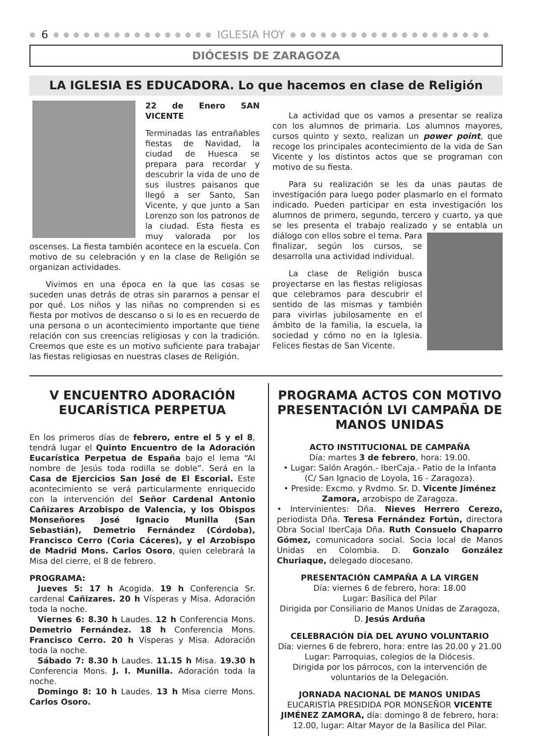● 6 ● ● ● ● ● ● ● ● ● ● ● ● ● ● ● ● IGLESIA HOY ● ● ● ● ● ● ● ● ● ● ● ● ● ● ● ● ● ● ● ●
DIÓCESIS DE ZARAGOZA
LA IGLESIA ES EDUCADORA. Lo que hacemos en clase de Religión
22 de Enero SAN VICENTE
Terminadas las entrañables fiestas de Navidad, la ciudad de Huesca se prepara para recordar y descubrir la vida de uno de sus ilustres paisanos que llegó a ser Santo, San Vicente, y que junto a San Lorenzo son los patronos de la ciudad. Esta fiesta es muy valorada por los oscenses. La fiesta también acontece en la escuela. Con motivo de su celebración y en la clase de Religión se organizan actividades.
  Vivimos en una época en la que las cosas se suceden unas detrás de otras sin pararnos a pensar el por qué. Los niños y las niñas no comprenden si es fiesta por motivos de descanso o si lo es en recuerdo de una persona o un acontecimiento importante que tiene relación con sus creencias religiosas y con la tradición. Creemos que este es un motivo suficiente para trabajar las fiestas religiosas en nuestras clases de Religión.
  La actividad que os vamos a presentar se realiza con los alumnos de primaria. Los alumnos mayores, cursos quinto y sexto, realizan un power point, que recoge los principales acontecimiento de la vida de San Vicente y los distintos actos que se programan con motivo de su fiesta.
  Para su realización se les da unas pautas de investigación para luego poder plasmarlo en el formato indicado. Pueden participar en esta investigación los alumnos de primero, segundo, tercero y cuarto, ya que se les presenta el trabajo realizado y se entabla un diálogo con ellos sobre el tema. Para finalizar, según los cursos, se desarrolla una actividad individual.
  La clase de Religión busca proyectarse en las fiestas religiosas que celebramos para descubrir el sentido de las mismas y también para vivirlas jubilosamente en el ámbito de la familia, la escuela, la sociedad y cómo no en la Iglesia. Felices fiestas de San Vicente.
V ENCUENTRO ADORACIÓN EUCARÍSTICA PERPETUA
En los primeros días de febrero, entre el 5 y el 8, tendrá lugar el Quinto Encuentro de la Adoración Eucarística Perpetua de España bajo el lema “Al nombre de Jesús toda rodilla se doble”. Será en la Casa de Ejercicios San José de El Escorial. Este acontecimiento se verá particularmente enriquecido con la intervención del Señor Cardenal Antonio Cañizares Arzobispo de Valencia, y los Obispos Monseñores José Ignacio Munilla (San Sebastián), Demetrio Fernández (Córdoba), Francisco Cerro (Coria Cáceres), y el Arzobispo de Madrid Mons. Carlos Osoro, quien celebrará la Misa del cierre, el 8 de febrero.
PROGRAMA:
 Jueves 5: 17 h Acogida. 19 h Conferencia Sr. cardenal Cañizares. 20 h Vísperas y Misa. Adoración toda la noche.
 Viernes 6: 8.30 h Laudes. 12 h Conferencia Mons. Demetrio Fernández. 18 h Conferencia Mons. Francisco Cerro. 20 h Vísperas y Misa. Adoración toda la noche.
 Sábado 7: 8.30 h Laudes. 11.15 h Misa. 19.30 h Conferencia Mons. J. I. Munilla. Adoración toda la noche.
 Domingo 8: 10 h Laudes. 13 h Misa cierre Mons. Carlos Osoro.
PROGRAMA ACTOS CON MOTIVO PRESENTACIÓN LVI CAMPAÑA DE MANOS UNIDAS
ACTO INSTITUCIONAL DE CAMPAÑA
Día: martes 3 de febrero, hora: 19.00.
• Lugar: Salón Aragón.- IberCaja.- Patio de la Infanta (C/ San Ignacio de Loyola, 16 - Zaragoza).
• Preside: Excmo. y Rvdmo. Sr. D. Vicente Jiménez Zamora, arzobispo de Zaragoza.
• Intervinientes: Dña. Nieves Herrero Cerezo, periodista Dña. Teresa Fernández Fortún, directora Obra Social IberCaja Dña. Ruth Consuelo Chaparro Gómez, comunicadora social. Socia local de Manos Unidas en Colombia. D. Gonzalo González Churiaque, delegado diocesano.
PRESENTACIÓN CAMPAÑA A LA VIRGEN
Día: viernes 6 de febrero, hora: 18.00
Lugar: Basílica del Pilar
Dirigida por Consiliario de Manos Unidas de Zaragoza, D. Jesús Arduña
CELEBRACIÓN DÍA DEL AYUNO VOLUNTARIO
Día: viernes 6 de febrero, hora: entre las 20.00 y 21.00
Lugar: Parroquias, colegios de la Diócesis.
Dirigida por los párrocos, con la intervención de voluntarios de la Delegación.
JORNADA NACIONAL DE MANOS UNIDAS
EUCARISTÍA PRESIDIDA POR MONSEÑOR VICENTE JIMÉNEZ ZAMORA, día: domingo 8 de febrero, hora: 12.00, lugar: Altar Mayor de la Basílica del Pilar.